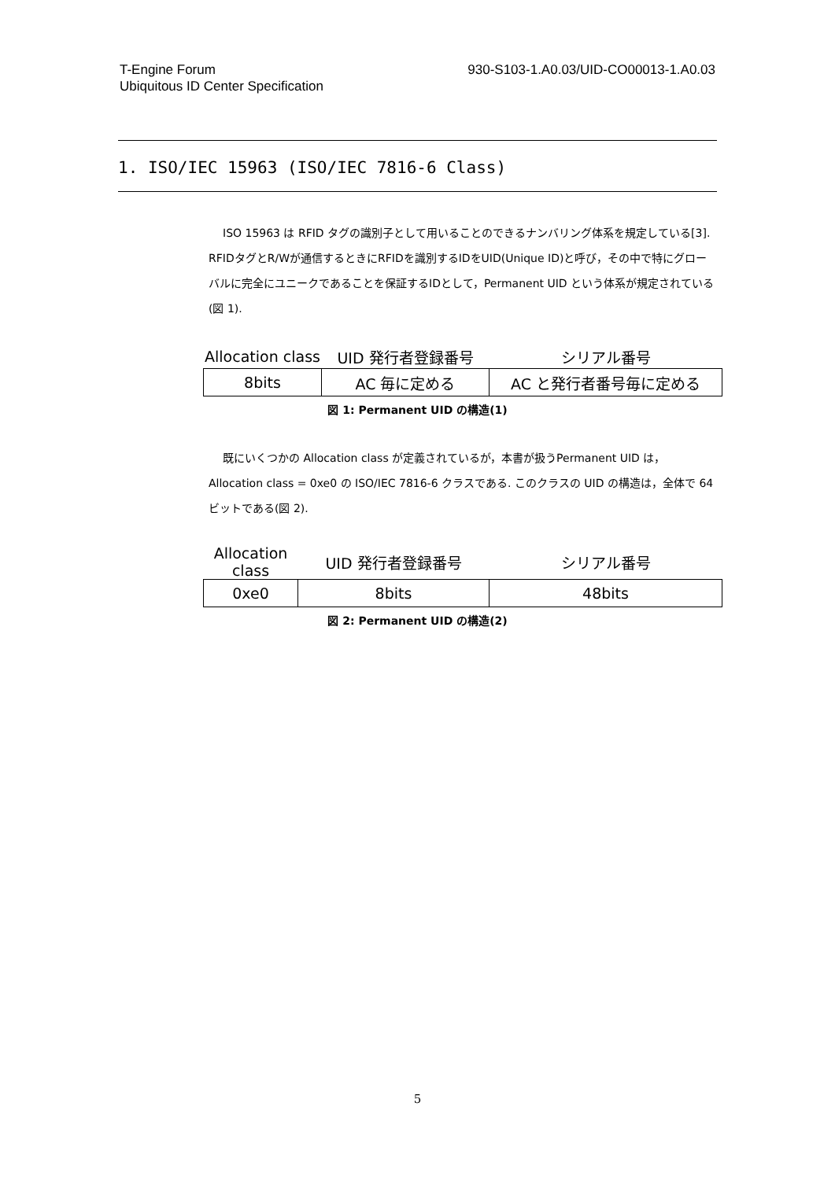T-Engine Forum
Ubiquitous ID Center Specification
930-S103-1.A0.03/UID-CO00013-1.A0.03
1. ISO/IEC 15963 (ISO/IEC 7816-6 Class)
ISO 15963 は RFID タグの識別子として用いることのできるナンバリング体系を規定している[3]. RFIDタグとR/Wが通信するときにRFIDを識別するIDをUID(Unique ID)と呼び，その中で特にグローバルに完全にユニークであることを保証するIDとして，Permanent UID という体系が規定されている(図 1).
| Allocation class | UID 発行者登録番号 | シリアル番号 |
| --- | --- | --- |
| 8bits | AC 毎に定める | AC と発行者番号毎に定める |
図 1: Permanent UID の構造(1)
既にいくつかの Allocation class が定義されているが，本書が扱うPermanent UID は，Allocation class = 0xe0 の ISO/IEC 7816-6 クラスである. このクラスの UID の構造は，全体で 64 ビットである(図 2).
| Allocation class | UID 発行者登録番号 | シリアル番号 |
| --- | --- | --- |
| 0xe0 | 8bits | 48bits |
図 2: Permanent UID の構造(2)
5